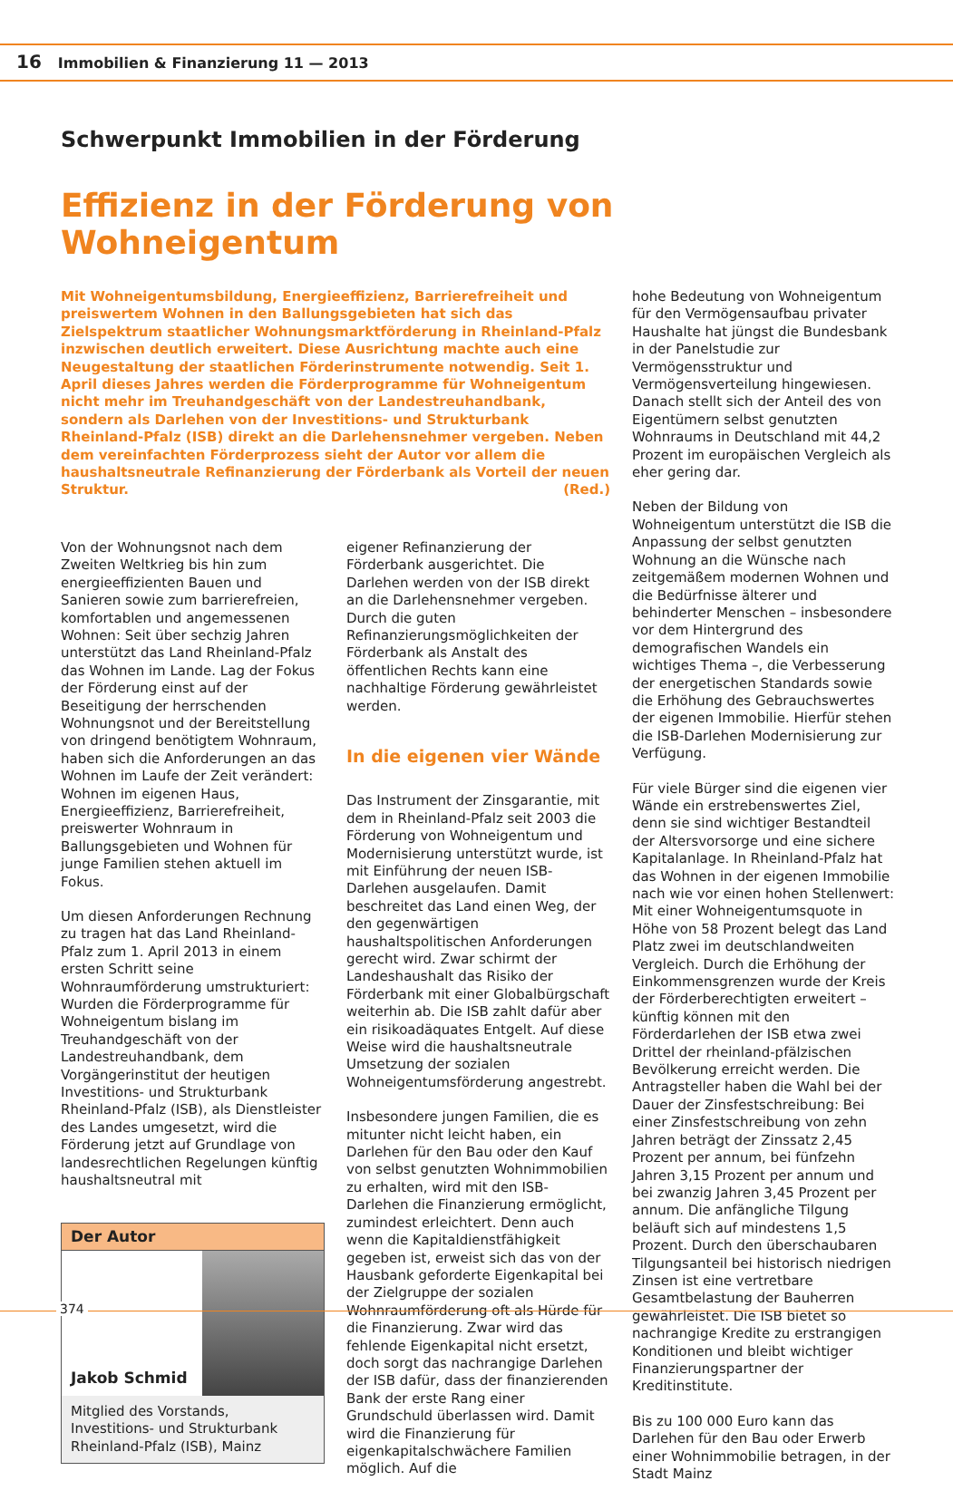16 Immobilien & Finanzierung 11 — 2013
Schwerpunkt Immobilien in der Förderung
Effizienz in der Förderung von Wohneigentum
Mit Wohneigentumsbildung, Energieeffizienz, Barrierefreiheit und preiswertem Wohnen in den Ballungsgebieten hat sich das Zielspektrum staatlicher Wohnungsmarktförderung in Rheinland-Pfalz inzwischen deutlich erweitert. Diese Ausrichtung machte auch eine Neugestaltung der staatlichen Förderinstrumente notwendig. Seit 1. April dieses Jahres werden die Förderprogramme für Wohneigentum nicht mehr im Treuhandgeschäft von der Landestreuhandbank, sondern als Darlehen von der Investitions- und Strukturbank Rheinland-Pfalz (ISB) direkt an die Darlehensnehmer vergeben. Neben dem vereinfachten Förderprozess sieht der Autor vor allem die haushaltsneutrale Refinanzierung der Förderbank als Vorteil der neuen Struktur. (Red.)
Von der Wohnungsnot nach dem Zweiten Weltkrieg bis hin zum energieeffizienten Bauen und Sanieren sowie zum barrierefreien, komfortablen und angemessenen Wohnen: Seit über sechzig Jahren unterstützt das Land Rheinland-Pfalz das Wohnen im Lande. Lag der Fokus der Förderung einst auf der Beseitigung der herrschenden Wohnungsnot und der Bereitstellung von dringend benötigtem Wohnraum, haben sich die Anforderungen an das Wohnen im Laufe der Zeit verändert: Wohnen im eigenen Haus, Energieeffizienz, Barrierefreiheit, preiswerter Wohnraum in Ballungsgebieten und Wohnen für junge Familien stehen aktuell im Fokus.
Um diesen Anforderungen Rechnung zu tragen hat das Land Rheinland-Pfalz zum 1. April 2013 in einem ersten Schritt seine Wohnraumförderung umstrukturiert: Wurden die Förderprogramme für Wohneigentum bislang im Treuhandgeschäft von der Landestreuhandbank, dem Vorgängerinstitut der heutigen Investitions- und Strukturbank Rheinland-Pfalz (ISB), als Dienstleister des Landes umgesetzt, wird die Förderung jetzt auf Grundlage von landesrechtlichen Regelungen künftig haushaltsneutral mit
Der Autor
Jakob Schmid
Mitglied des Vorstands, Investitions- und Strukturbank Rheinland-Pfalz (ISB), Mainz
eigener Refinanzierung der Förderbank ausgerichtet. Die Darlehen werden von der ISB direkt an die Darlehensnehmer vergeben. Durch die guten Refinanzierungsmöglichkeiten der Förderbank als Anstalt des öffentlichen Rechts kann eine nachhaltige Förderung gewährleistet werden.
In die eigenen vier Wände
Das Instrument der Zinsgarantie, mit dem in Rheinland-Pfalz seit 2003 die Förderung von Wohneigentum und Modernisierung unterstützt wurde, ist mit Einführung der neuen ISB-Darlehen ausgelaufen. Damit beschreitet das Land einen Weg, der den gegenwärtigen haushaltspolitischen Anforderungen gerecht wird. Zwar schirmt der Landeshaushalt das Risiko der Förderbank mit einer Globalbürgschaft weiterhin ab. Die ISB zahlt dafür aber ein risikoadäquates Entgelt. Auf diese Weise wird die haushaltsneutrale Umsetzung der sozialen Wohneigentumsförderung angestrebt.
Insbesondere jungen Familien, die es mitunter nicht leicht haben, ein Darlehen für den Bau oder den Kauf von selbst genutzten Wohnimmobilien zu erhalten, wird mit den ISB-Darlehen die Finanzierung ermöglicht, zumindest erleichtert. Denn auch wenn die Kapitaldienstfähigkeit gegeben ist, erweist sich das von der Hausbank geforderte Eigenkapital bei der Zielgruppe der sozialen Wohnraumförderung oft als Hürde für die Finanzierung. Zwar wird das fehlende Eigenkapital nicht ersetzt, doch sorgt das nachrangige Darlehen der ISB dafür, dass der finanzierenden Bank der erste Rang einer Grundschuld überlassen wird. Damit wird die Finanzierung für eigenkapitalschwächere Familien möglich. Auf die
hohe Bedeutung von Wohneigentum für den Vermögensaufbau privater Haushalte hat jüngst die Bundesbank in der Panelstudie zur Vermögensstruktur und Vermögensverteilung hingewiesen. Danach stellt sich der Anteil des von Eigentümern selbst genutzten Wohnraums in Deutschland mit 44,2 Prozent im europäischen Vergleich als eher gering dar.
Neben der Bildung von Wohneigentum unterstützt die ISB die Anpassung der selbst genutzten Wohnung an die Wünsche nach zeitgemäßem modernen Wohnen und die Bedürfnisse älterer und behinderter Menschen – insbesondere vor dem Hintergrund des demografischen Wandels ein wichtiges Thema –, die Verbesserung der energetischen Standards sowie die Erhöhung des Gebrauchswertes der eigenen Immobilie. Hierfür stehen die ISB-Darlehen Modernisierung zur Verfügung.
Für viele Bürger sind die eigenen vier Wände ein erstrebenswertes Ziel, denn sie sind wichtiger Bestandteil der Altersvorsorge und eine sichere Kapitalanlage. In Rheinland-Pfalz hat das Wohnen in der eigenen Immobilie nach wie vor einen hohen Stellenwert: Mit einer Wohneigentumsquote in Höhe von 58 Prozent belegt das Land Platz zwei im deutschlandweiten Vergleich. Durch die Erhöhung der Einkommensgrenzen wurde der Kreis der Förderberechtigten erweitert – künftig können mit den Förderdarlehen der ISB etwa zwei Drittel der rheinland-pfälzischen Bevölkerung erreicht werden. Die Antragsteller haben die Wahl bei der Dauer der Zinsfestschreibung: Bei einer Zinsfestschreibung von zehn Jahren beträgt der Zinssatz 2,45 Prozent per annum, bei fünfzehn Jahren 3,15 Prozent per annum und bei zwanzig Jahren 3,45 Prozent per annum. Die anfängliche Tilgung beläuft sich auf mindestens 1,5 Prozent. Durch den überschaubaren Tilgungsanteil bei historisch niedrigen Zinsen ist eine vertretbare Gesamtbelastung der Bauherren gewährleistet. Die ISB bietet so nachrangige Kredite zu erstrangigen Konditionen und bleibt wichtiger Finanzierungspartner der Kreditinstitute.
Bis zu 100 000 Euro kann das Darlehen für den Bau oder Erwerb einer Wohnimmobilie betragen, in der Stadt Mainz
374